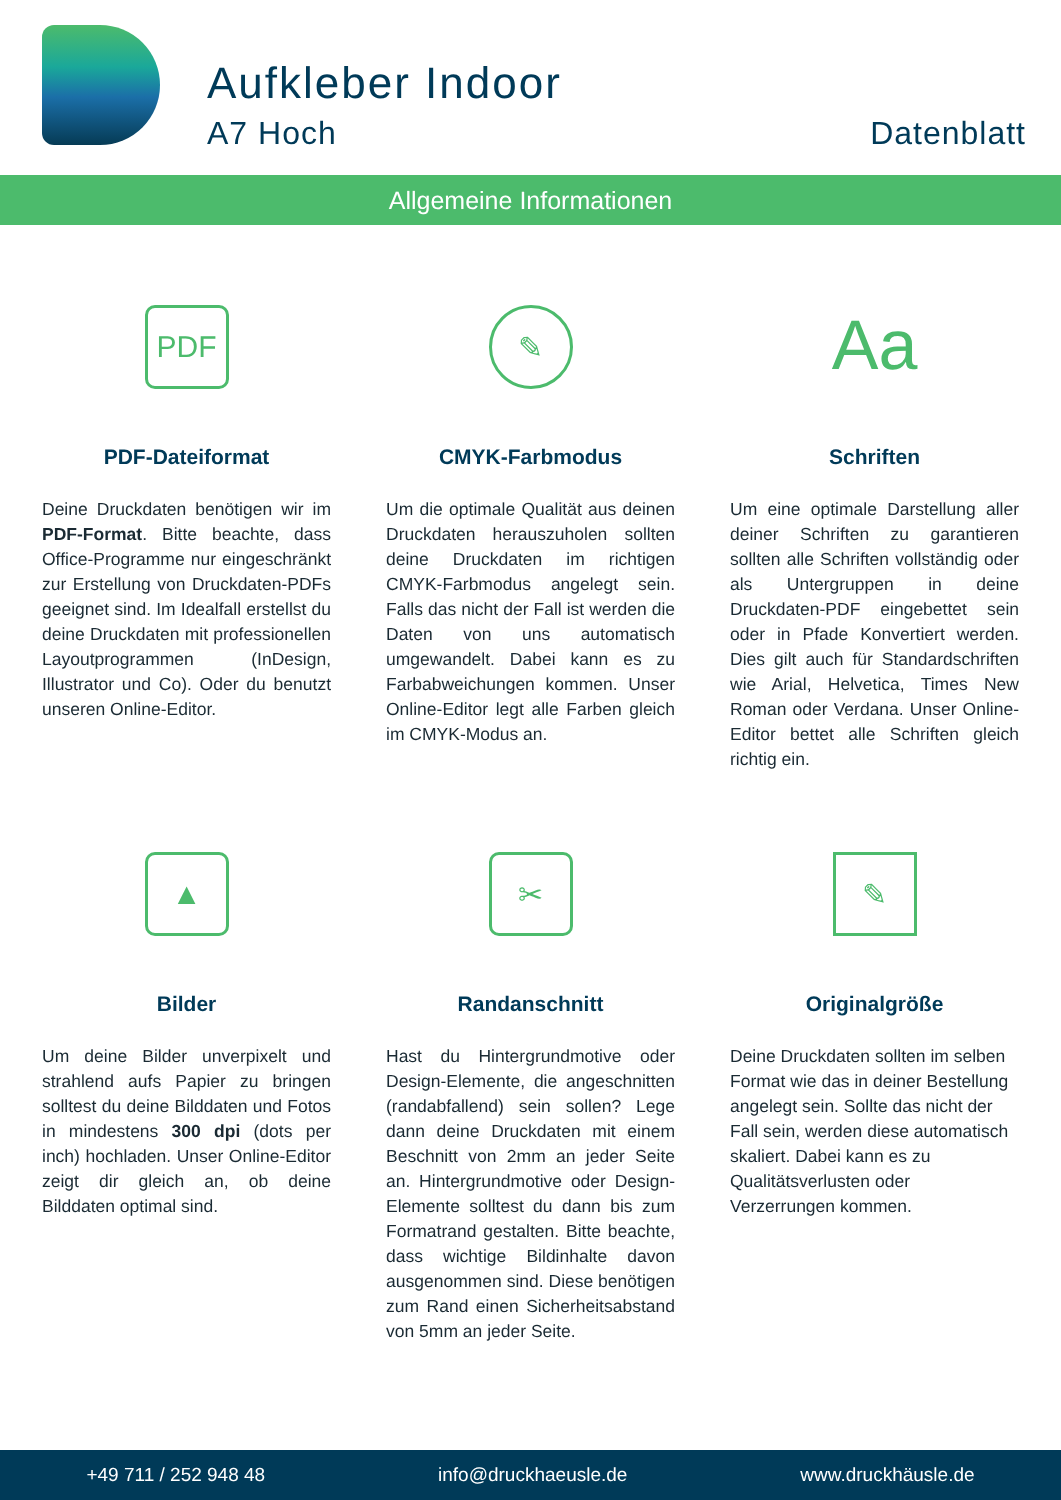Aufkleber Indoor
A7 Hoch Datenblatt
Allgemeine Informationen
PDF
PDF-Dateiformat
Deine Druckdaten benötigen wir im PDF-Format. Bitte beachte, dass Office-Programme nur eingeschränkt zur Erstellung von Druckdaten-PDFs geeignet sind. Im Idealfall erstellst du deine Druckdaten mit professionellen Layoutprogrammen (InDesign, Illustrator und Co). Oder du benutzt unseren Online-Editor.
✎
CMYK-Farbmodus
Um die optimale Qualität aus deinen Druckdaten herauszuholen sollten deine Druckdaten im richtigen CMYK-Farbmodus angelegt sein. Falls das nicht der Fall ist werden die Daten von uns automatisch umgewandelt. Dabei kann es zu Farbabweichungen kommen. Unser Online-Editor legt alle Farben gleich im CMYK-Modus an.
Aa
Schriften
Um eine optimale Darstellung aller deiner Schriften zu garantieren sollten alle Schriften vollständig oder als Untergruppen in deine Druckdaten-PDF eingebettet sein oder in Pfade Konvertiert werden. Dies gilt auch für Standardschriften wie Arial, Helvetica, Times New Roman oder Verdana. Unser Online-Editor bettet alle Schriften gleich richtig ein.
▲
Bilder
Um deine Bilder unverpixelt und strahlend aufs Papier zu bringen solltest du deine Bilddaten und Fotos in mindestens 300 dpi (dots per inch) hochladen. Unser Online-Editor zeigt dir gleich an, ob deine Bilddaten optimal sind.
✂
Randanschnitt
Hast du Hintergrundmotive oder Design-Elemente, die angeschnitten (randabfallend) sein sollen? Lege dann deine Druckdaten mit einem Beschnitt von 2mm an jeder Seite an. Hintergrundmotive oder Design-Elemente solltest du dann bis zum Formatrand gestalten. Bitte beachte, dass wichtige Bildinhalte davon ausgenommen sind. Diese benötigen zum Rand einen Sicherheitsabstand von 5mm an jeder Seite.
✎
Originalgröße
Deine Druckdaten sollten im selben Format wie das in deiner Bestellung angelegt sein. Sollte das nicht der Fall sein, werden diese automatisch skaliert. Dabei kann es zu Qualitätsverlusten oder Verzerrungen kommen.
+49 711 / 252 948 48 info@druckhaeusle.de www.druckhäusle.de